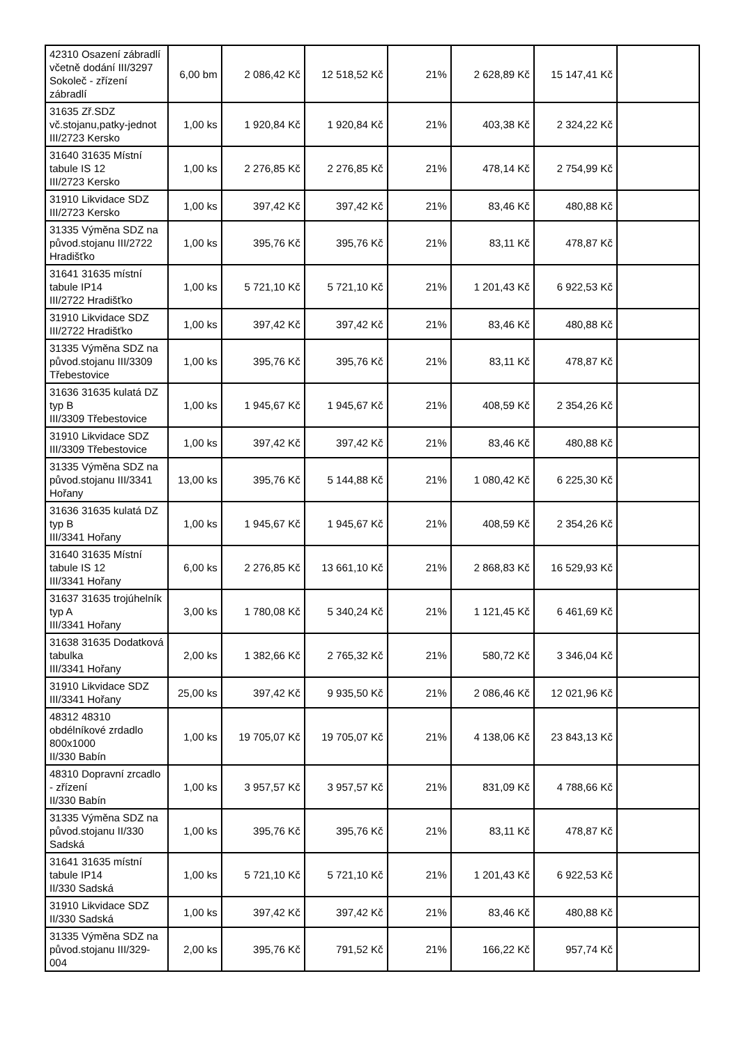| 42310 Osazení zábradlí včetně dodání III/3297 Sokoleč - zřízení zábradlí | 6,00 bm | 2 086,42 Kč | 12 518,52 Kč | 21% | 2 628,89 Kč | 15 147,41 Kč | |
| 31635 Zř.SDZ vč.stojanu,patky-jednot III/2723 Kersko | 1,00 ks | 1 920,84 Kč | 1 920,84 Kč | 21% | 403,38 Kč | 2 324,22 Kč | |
| 31640 31635 Místní tabule IS 12 III/2723 Kersko | 1,00 ks | 2 276,85 Kč | 2 276,85 Kč | 21% | 478,14 Kč | 2 754,99 Kč | |
| 31910 Likvidace SDZ III/2723 Kersko | 1,00 ks | 397,42 Kč | 397,42 Kč | 21% | 83,46 Kč | 480,88 Kč | |
| 31335 Výměna SDZ na původ.stojanu III/2722 Hradišťko | 1,00 ks | 395,76 Kč | 395,76 Kč | 21% | 83,11 Kč | 478,87 Kč | |
| 31641 31635 místní tabule IP14 III/2722 Hradišťko | 1,00 ks | 5 721,10 Kč | 5 721,10 Kč | 21% | 1 201,43 Kč | 6 922,53 Kč | |
| 31910 Likvidace SDZ III/2722 Hradišťko | 1,00 ks | 397,42 Kč | 397,42 Kč | 21% | 83,46 Kč | 480,88 Kč | |
| 31335 Výměna SDZ na původ.stojanu III/3309 Třebestovice | 1,00 ks | 395,76 Kč | 395,76 Kč | 21% | 83,11 Kč | 478,87 Kč | |
| 31636 31635 kulatá DZ typ B III/3309 Třebestovice | 1,00 ks | 1 945,67 Kč | 1 945,67 Kč | 21% | 408,59 Kč | 2 354,26 Kč | |
| 31910 Likvidace SDZ III/3309 Třebestovice | 1,00 ks | 397,42 Kč | 397,42 Kč | 21% | 83,46 Kč | 480,88 Kč | |
| 31335 Výměna SDZ na původ.stojanu III/3341 Hořany | 13,00 ks | 395,76 Kč | 5 144,88 Kč | 21% | 1 080,42 Kč | 6 225,30 Kč | |
| 31636 31635 kulatá DZ typ B III/3341 Hořany | 1,00 ks | 1 945,67 Kč | 1 945,67 Kč | 21% | 408,59 Kč | 2 354,26 Kč | |
| 31640 31635 Místní tabule IS 12 III/3341 Hořany | 6,00 ks | 2 276,85 Kč | 13 661,10 Kč | 21% | 2 868,83 Kč | 16 529,93 Kč | |
| 31637 31635 trojúhelník typ A III/3341 Hořany | 3,00 ks | 1 780,08 Kč | 5 340,24 Kč | 21% | 1 121,45 Kč | 6 461,69 Kč | |
| 31638 31635 Dodatková tabulka III/3341 Hořany | 2,00 ks | 1 382,66 Kč | 2 765,32 Kč | 21% | 580,72 Kč | 3 346,04 Kč | |
| 31910 Likvidace SDZ III/3341 Hořany | 25,00 ks | 397,42 Kč | 9 935,50 Kč | 21% | 2 086,46 Kč | 12 021,96 Kč | |
| 48312 48310 obdélníkové zrdadlo 800x1000 II/330 Babín | 1,00 ks | 19 705,07 Kč | 19 705,07 Kč | 21% | 4 138,06 Kč | 23 843,13 Kč | |
| 48310 Dopravní zrcadlo - zřízení II/330 Babín | 1,00 ks | 3 957,57 Kč | 3 957,57 Kč | 21% | 831,09 Kč | 4 788,66 Kč | |
| 31335 Výměna SDZ na původ.stojanu II/330 Sadská | 1,00 ks | 395,76 Kč | 395,76 Kč | 21% | 83,11 Kč | 478,87 Kč | |
| 31641 31635 místní tabule IP14 II/330 Sadská | 1,00 ks | 5 721,10 Kč | 5 721,10 Kč | 21% | 1 201,43 Kč | 6 922,53 Kč | |
| 31910 Likvidace SDZ II/330 Sadská | 1,00 ks | 397,42 Kč | 397,42 Kč | 21% | 83,46 Kč | 480,88 Kč | |
| 31335 Výměna SDZ na původ.stojanu III/329-004 | 2,00 ks | 395,76 Kč | 791,52 Kč | 21% | 166,22 Kč | 957,74 Kč | |